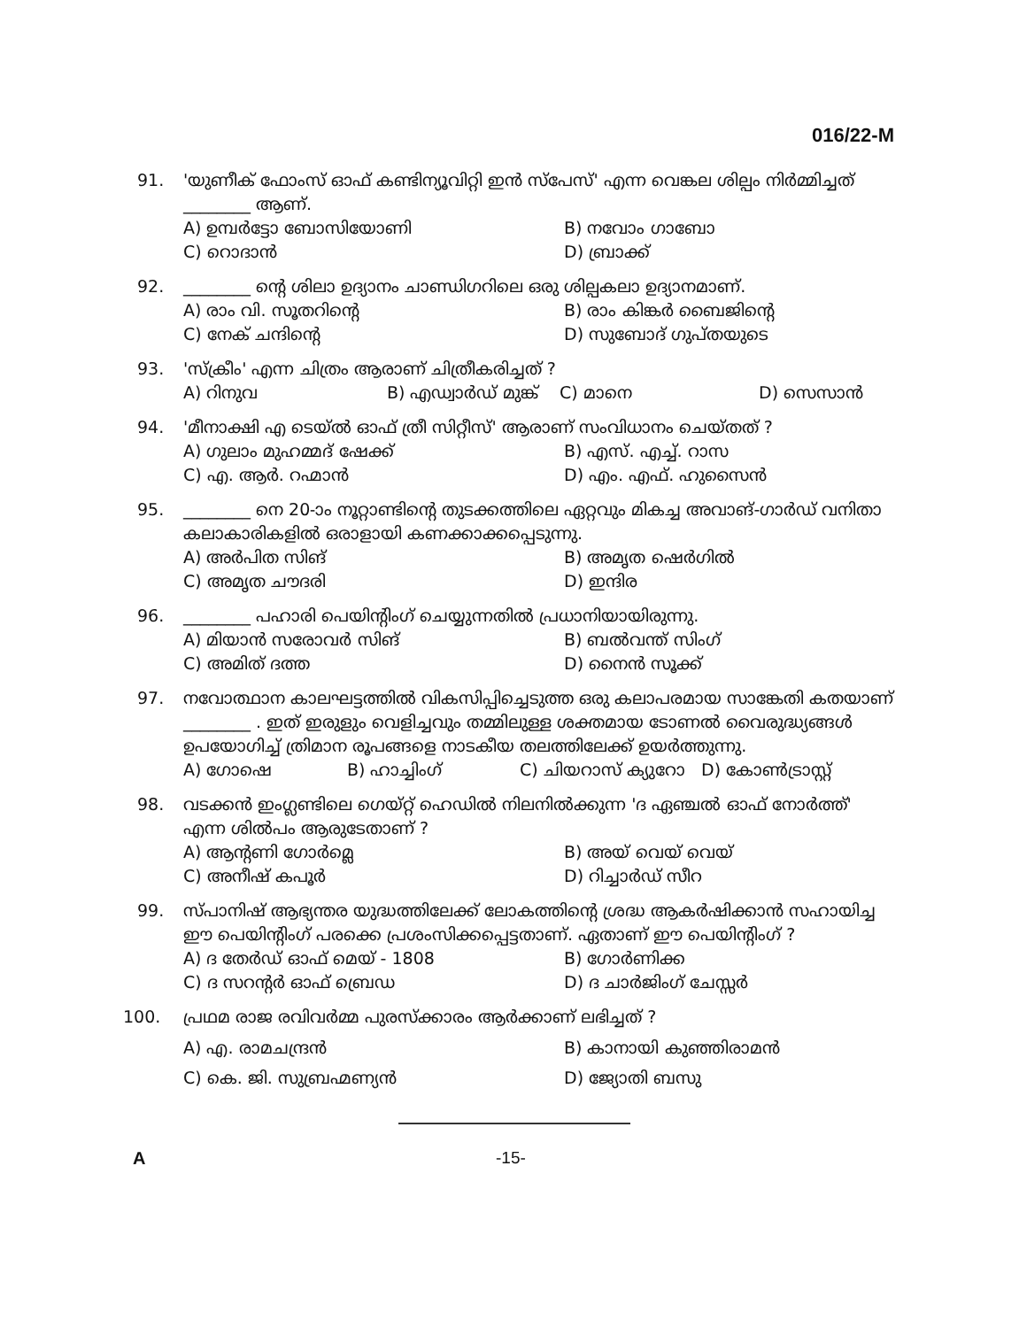016/22-M
91. 'യുണീക് ഫോംസ് ഓഫ് കണ്ടിന്യൂവിറ്റി ഇൻ സ്പേസ്' എന്ന വെങ്കല ശില്പം നിർമ്മിച്ചത് ________ ആണ്.
A) ഉമ്പർട്ടോ ബോസിയോണി
B) നവോം ഗാബോ
C) റൊദാൻ
D) ബ്രാക്ക്
92. ________ ന്റെ ശിലാ ഉദ്യാനം ചാണ്ഡിഗറിലെ ഒരു ശില്പകലാ ഉദ്യാനമാണ്.
A) രാം വി. സൂതറിന്റെ
B) രാം കിങ്കർ ബൈജിന്റെ
C) നേക് ചന്ദിന്റെ
D) സുബോദ് ഗുപ്തയുടെ
93. 'സ്ക്രീം' എന്ന ചിത്രം ആരാണ് ചിത്രീകരിച്ചത് ?
A) റിനുവ
B) എഡ്വാർഡ് മുങ്ക്
C) മാനെ
D) സെസാൻ
94. 'മീനാക്ഷി എ ടെയ്ൽ ഓഫ് ത്രീ സിറ്റീസ്' ആരാണ് സംവിധാനം ചെയ്തത് ?
A) ഗുലാം മുഹമ്മദ് ഷേക്ക്
B) എസ്. എച്ച്. റാസ
C) എ. ആർ. റഹ്മാൻ
D) എം. എഫ്. ഹുസൈൻ
95. ________ നെ 20-ാം നൂറ്റാണ്ടിന്റെ തുടക്കത്തിലെ ഏറ്റവും മികച്ച അവാങ്-ഗാർഡ് വനിതാ കലാകാരികളിൽ ഒരാളായി കണക്കാക്കപ്പെടുന്നു.
A) അർപിത സിങ്
B) അമൃത ഷെർഗിൽ
C) അമൃത ചൗദരി
D) ഇന്ദിര
96. ________ പഹാരി പെയിന്റിംഗ് ചെയ്യുന്നതിൽ പ്രധാനിയായിരുന്നു.
A) മിയാൻ സരോവർ സിങ്
B) ബൽവന്ത് സിംഗ്
C) അമിത് ദത്ത
D) നൈൻ സൂക്ക്
97. നവോത്ഥാന കാലഘട്ടത്തിൽ വികസിപ്പിച്ചെടുത്ത ഒരു കലാപരമായ സാങ്കേതി കതയാണ് ________ . ഇത് ഇരുളും വെളിച്ചവും തമ്മിലുള്ള ശക്തമായ ടോണൽ വൈരുദ്ധ്യങ്ങൾ ഉപയോഗിച്ച് ത്രിമാന രൂപങ്ങളെ നാടകീയ തലത്തിലേക്ക് ഉയർത്തുന്നു.
A) ഗോഷെ
B) ഹാച്ചിംഗ്
C) ചിയറാസ് ക്യുറോ
D) കോൺട്രാസ്റ്റ്
98. വടക്കൻ ഇംഗ്ലണ്ടിലെ ഗെയ്റ്റ് ഹെഡിൽ നിലനിൽക്കുന്ന 'ദ ഏഞ്ചൽ ഓഫ് നോർത്ത്' എന്ന ശിൽപം ആരുടേതാണ് ?
A) ആന്റണി ഗോർമ്ലെ
B) അയ് വെയ് വെയ്
C) അനീഷ് കപൂർ
D) റിച്ചാർഡ് സീറ
99. സ്പാനിഷ് ആഭ്യന്തര യുദ്ധത്തിലേക്ക് ലോകത്തിന്റെ ശ്രദ്ധ ആകർഷിക്കാൻ സഹായിച്ച ഈ പെയിന്റിംഗ് പരക്കെ പ്രശംസിക്കപ്പെട്ടതാണ്. ഏതാണ് ഈ പെയിന്റിംഗ് ?
A) ദ തേർഡ് ഓഫ് മെയ് - 1808
B) ഗോർണിക്ക
C) ദ സറന്റർ ഓഫ് ബ്രെഡ
D) ദ ചാർജിംഗ് ചേസ്സർ
100. പ്രഥമ രാജ രവിവർമ്മ പുരസ്ക്കാരം ആർക്കാണ് ലഭിച്ചത് ?
A) എ. രാമചന്ദ്രൻ
B) കാനായി കുഞ്ഞിരാമൻ
C) കെ. ജി. സുബ്രഹ്മണ്യൻ
D) ജ്യോതി ബസു
A -15-